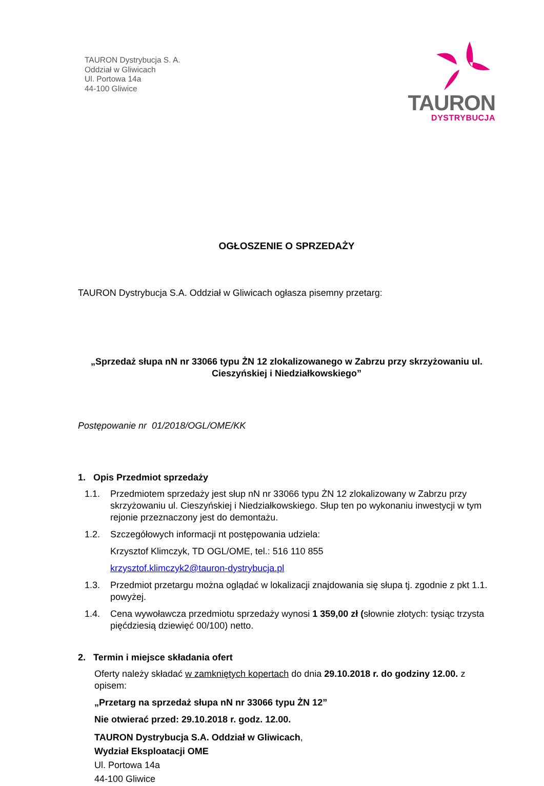TAURON Dystrybucja S. A.
Oddział w Gliwicach
Ul. Portowa 14a
44-100 Gliwice
TAURON
DYSTRYBUCJA
OGŁOSZENIE O SPRZEDAŻY
TAURON Dystrybucja S.A. Oddział w Gliwicach ogłasza pisemny przetarg:
„Sprzedaż słupa nN nr 33066 typu ŻN 12 zlokalizowanego w Zabrzu przy skrzyżowaniu ul. Cieszyńskiej i Niedziałkowskiego”
Postępowanie nr 01/2018/OGL/OME/KK
1. Opis Przedmiot sprzedaży
1.1. Przedmiotem sprzedaży jest słup nN nr 33066 typu ŻN 12 zlokalizowany w Zabrzu przy skrzyżowaniu ul. Cieszyńskiej i Niedziałkowskiego. Słup ten po wykonaniu inwestycji w tym rejonie przeznaczony jest do demontażu.
1.2. Szczegółowych informacji nt postępowania udziela:
Krzysztof Klimczyk, TD OGL/OME, tel.: 516 110 855
krzysztof.klimczyk2@tauron-dystrybucja.pl
1.3. Przedmiot przetargu można oglądać w lokalizacji znajdowania się słupa tj. zgodnie z pkt 1.1. powyżej.
1.4. Cena wywoławcza przedmiotu sprzedaży wynosi 1 359,00 zł (słownie złotych: tysiąc trzysta pięćdziesią dziewięć 00/100) netto.
2. Termin i miejsce składania ofert
Oferty należy składać w zamkniętych kopertach do dnia 29.10.2018 r. do godziny 12.00. z opisem:
„Przetarg na sprzedaż słupa nN nr 33066 typu ŻN 12”
Nie otwierać przed: 29.10.2018 r. godz. 12.00.
TAURON Dystrybucja S.A. Oddział w Gliwicach,
Wydział Eksploatacji OME
Ul. Portowa 14a
44-100 Gliwice